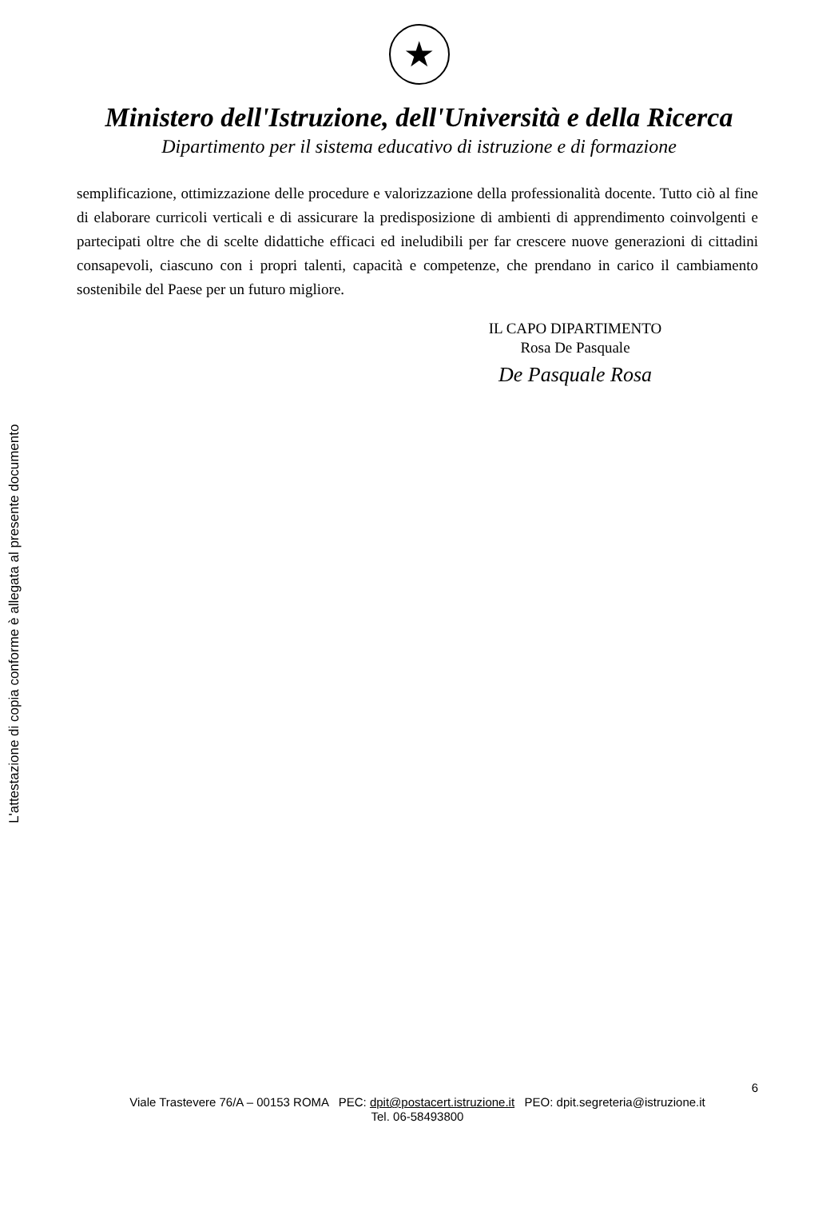L'attestazione di copia conforme è allegata al presente documento
★
Ministero dell'Istruzione, dell'Università e della Ricerca
Dipartimento per il sistema educativo di istruzione e di formazione
semplificazione, ottimizzazione delle procedure e valorizzazione della professionalità docente. Tutto ciò al fine di elaborare curricoli verticali e di assicurare la predisposizione di ambienti di apprendimento coinvolgenti e partecipati oltre che di scelte didattiche efficaci ed ineludibili per far crescere nuove generazioni di cittadini consapevoli, ciascuno con i propri talenti, capacità e competenze, che prendano in carico il cambiamento sostenibile del Paese per un futuro migliore.
IL CAPO DIPARTIMENTO
Rosa De Pasquale
De Pasquale Rosa
6
Viale Trastevere 76/A – 00153 ROMA PEC: dpit@postacert.istruzione.it PEO: dpit.segreteria@istruzione.it
Tel. 06-58493800